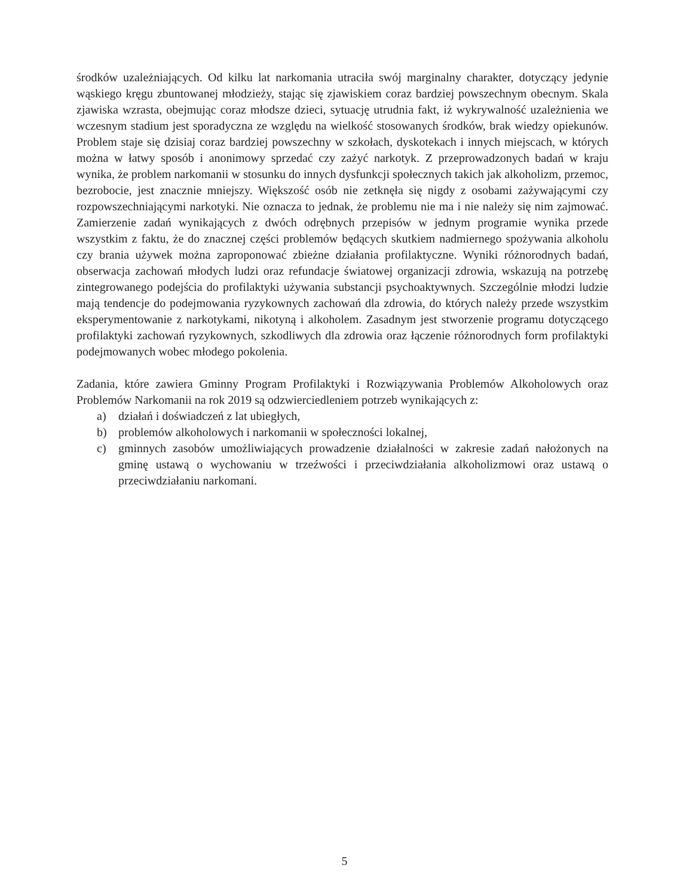środków uzależniających. Od kilku lat narkomania utraciła swój marginalny charakter, dotyczący jedynie wąskiego kręgu zbuntowanej młodzieży, stając się zjawiskiem coraz bardziej powszechnym obecnym. Skala zjawiska wzrasta, obejmując coraz młodsze dzieci, sytuację utrudnia fakt, iż wykrywalność uzależnienia we wczesnym stadium jest sporadyczna ze względu na wielkość stosowanych środków, brak wiedzy opiekunów. Problem staje się dzisiaj coraz bardziej powszechny w szkołach, dyskotekach i innych miejscach, w których można w łatwy sposób i anonimowy sprzedać czy zażyć narkotyk. Z przeprowadzonych badań w kraju wynika, że problem narkomanii w stosunku do innych dysfunkcji społecznych takich jak alkoholizm, przemoc, bezrobocie, jest znacznie mniejszy. Większość osób nie zetknęła się nigdy z osobami zażywającymi czy rozpowszechniającymi narkotyki. Nie oznacza to jednak, że problemu nie ma i nie należy się nim zajmować. Zamierzenie zadań wynikających z dwóch odrębnych przepisów w jednym programie wynika przede wszystkim z faktu, że do znacznej części problemów będących skutkiem nadmiernego spożywania alkoholu czy brania używek można zaproponować zbieżne działania profilaktyczne. Wyniki różnorodnych badań, obserwacja zachowań młodych ludzi oraz refundacje światowej organizacji zdrowia, wskazują na potrzebę zintegrowanego podejścia do profilaktyki używania substancji psychoaktywnych. Szczególnie młodzi ludzie mają tendencje do podejmowania ryzykownych zachowań dla zdrowia, do których należy przede wszystkim eksperymentowanie z narkotykami, nikotyną i alkoholem. Zasadnym jest stworzenie programu dotyczącego profilaktyki zachowań ryzykownych, szkodliwych dla zdrowia oraz łączenie różnorodnych form profilaktyki podejmowanych wobec młodego pokolenia.
Zadania, które zawiera Gminny Program Profilaktyki i Rozwiązywania Problemów Alkoholowych oraz Problemów Narkomanii na rok 2019 są odzwierciedleniem potrzeb wynikających z:
a) działań i doświadczeń z lat ubiegłych,
b) problemów alkoholowych i narkomanii w społeczności lokalnej,
c) gminnych zasobów umożliwiających prowadzenie działalności w zakresie zadań nałożonych na gminę ustawą o wychowaniu w trzeźwości i przeciwdziałania alkoholizmowi oraz ustawą o przeciwdziałaniu narkomani.
5